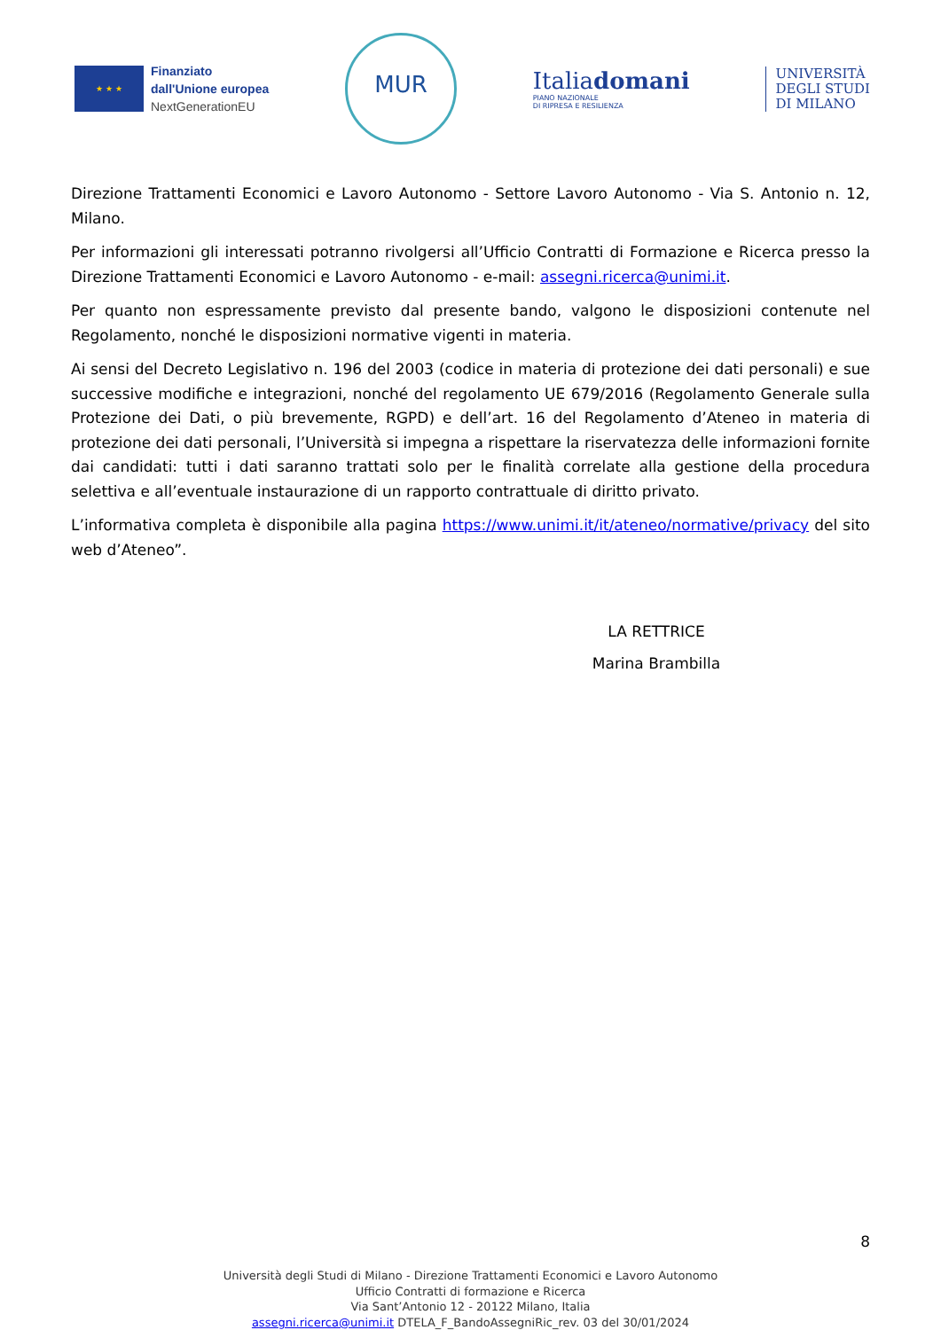★ ★ ★
Finanziato
dall'Unione europea
NextGenerationEU
MUR
Italiadomani
PIANO NAZIONALE
DI RIPRESA E RESILIENZA
UNIVERSITÀ
DEGLI STUDI
DI MILANO
Direzione Trattamenti Economici e Lavoro Autonomo - Settore Lavoro Autonomo - Via S. Antonio n. 12, Milano.
Per informazioni gli interessati potranno rivolgersi all’Ufficio Contratti di Formazione e Ricerca presso la Direzione Trattamenti Economici e Lavoro Autonomo - e-mail: assegni.ricerca@unimi.it.
Per quanto non espressamente previsto dal presente bando, valgono le disposizioni contenute nel Regolamento, nonché le disposizioni normative vigenti in materia.
Ai sensi del Decreto Legislativo n. 196 del 2003 (codice in materia di protezione dei dati personali) e sue successive modifiche e integrazioni, nonché del regolamento UE 679/2016 (Regolamento Generale sulla Protezione dei Dati, o più brevemente, RGPD) e dell’art. 16 del Regolamento d’Ateneo in materia di protezione dei dati personali, l’Università si impegna a rispettare la riservatezza delle informazioni fornite dai candidati: tutti i dati saranno trattati solo per le finalità correlate alla gestione della procedura selettiva e all’eventuale instaurazione di un rapporto contrattuale di diritto privato.
L’informativa completa è disponibile alla pagina https://www.unimi.it/it/ateneo/normative/privacy del sito web d’Ateneo”.
LA RETTRICE
Marina Brambilla
8
Università degli Studi di Milano - Direzione Trattamenti Economici e Lavoro Autonomo
Ufficio Contratti di formazione e Ricerca
Via Sant’Antonio 12 - 20122 Milano, Italia
assegni.ricerca@unimi.it DTELA_F_BandoAssegniRic_rev. 03 del 30/01/2024